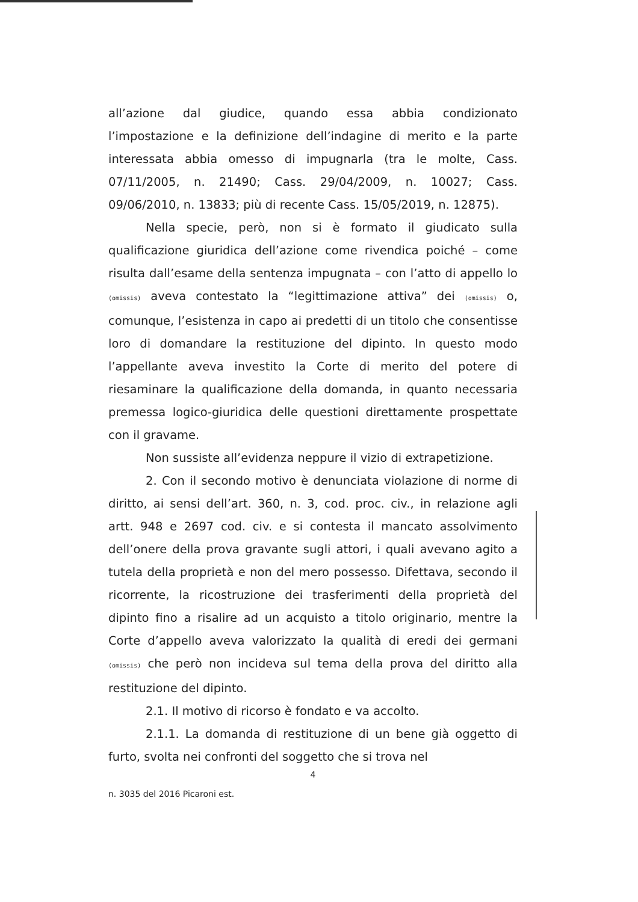all’azione dal giudice, quando essa abbia condizionato l’impostazione e la definizione dell’indagine di merito e la parte interessata abbia omesso di impugnarla (tra le molte, Cass. 07/11/2005, n. 21490; Cass. 29/04/2009, n. 10027; Cass. 09/06/2010, n. 13833; più di recente Cass. 15/05/2019, n. 12875).
Nella specie, però, non si è formato il giudicato sulla qualificazione giuridica dell’azione come rivendica poiché – come risulta dall’esame della sentenza impugnata – con l’atto di appello lo (omissis) aveva contestato la “legittimazione attiva” dei (omissis) o, comunque, l’esistenza in capo ai predetti di un titolo che consentisse loro di domandare la restituzione del dipinto. In questo modo l’appellante aveva investito la Corte di merito del potere di riesaminare la qualificazione della domanda, in quanto necessaria premessa logico-giuridica delle questioni direttamente prospettate con il gravame.
Non sussiste all’evidenza neppure il vizio di extrapetizione.
2. Con il secondo motivo è denunciata violazione di norme di diritto, ai sensi dell’art. 360, n. 3, cod. proc. civ., in relazione agli artt. 948 e 2697 cod. civ. e si contesta il mancato assolvimento dell’onere della prova gravante sugli attori, i quali avevano agito a tutela della proprietà e non del mero possesso. Difettava, secondo il ricorrente, la ricostruzione dei trasferimenti della proprietà del dipinto fino a risalire ad un acquisto a titolo originario, mentre la Corte d’appello aveva valorizzato la qualità di eredi dei germani (omissis) che però non incideva sul tema della prova del diritto alla restituzione del dipinto.
2.1. Il motivo di ricorso è fondato e va accolto.
2.1.1. La domanda di restituzione di un bene già oggetto di furto, svolta nei confronti del soggetto che si trova nel
4
n. 3035 del 2016 Picaroni est.